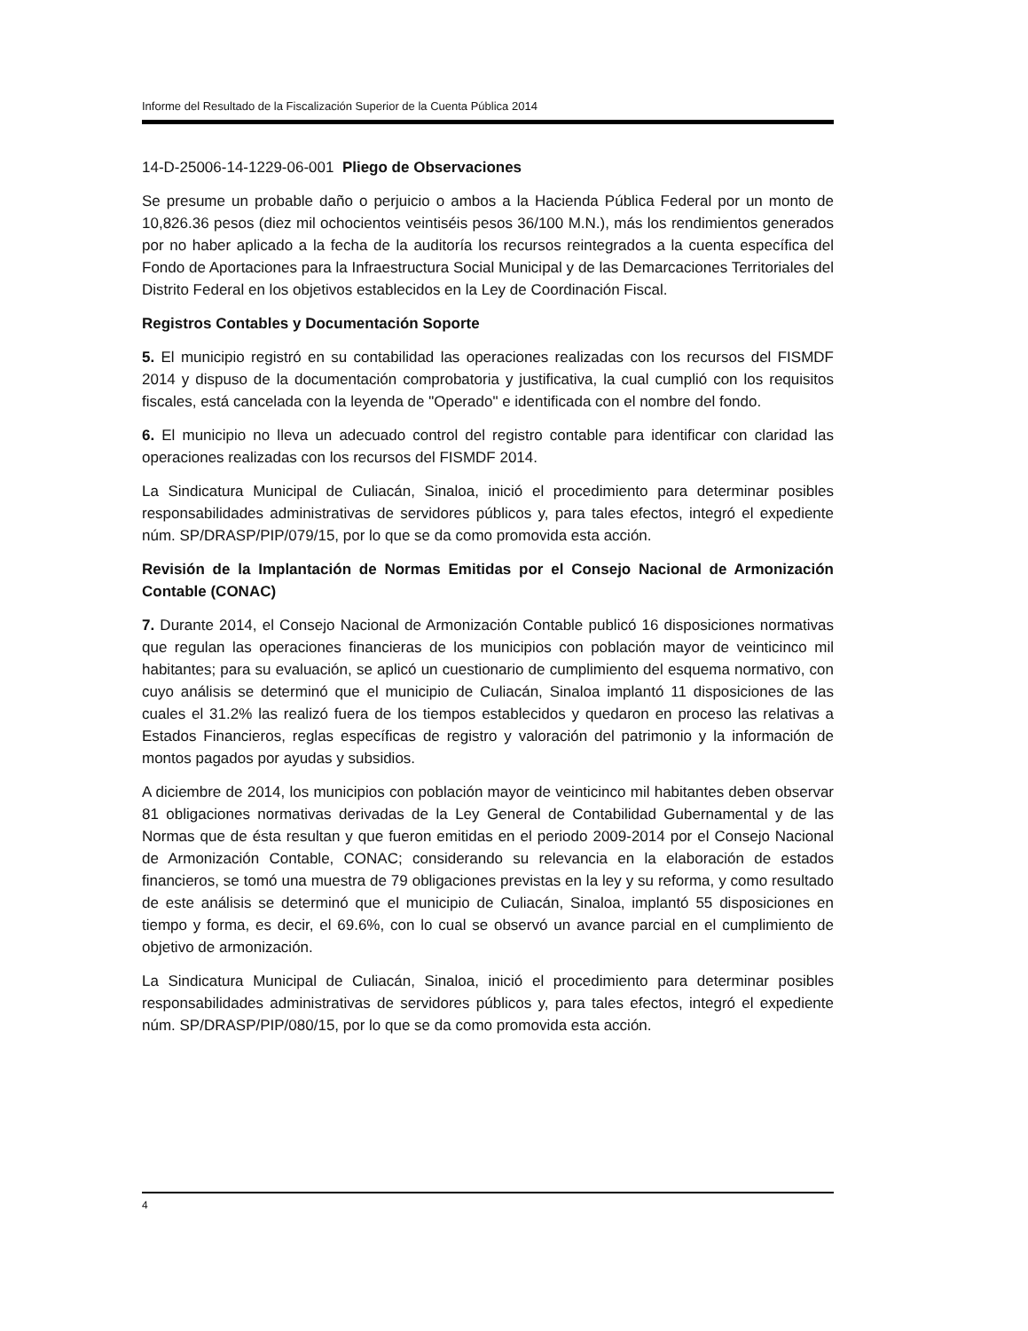Informe del Resultado de la Fiscalización Superior de la Cuenta Pública 2014
14-D-25006-14-1229-06-001 Pliego de Observaciones
Se presume un probable daño o perjuicio o ambos a la Hacienda Pública Federal por un monto de 10,826.36 pesos (diez mil ochocientos veintiséis pesos 36/100 M.N.), más los rendimientos generados por no haber aplicado a la fecha de la auditoría los recursos reintegrados a la cuenta específica del Fondo de Aportaciones para la Infraestructura Social Municipal y de las Demarcaciones Territoriales del Distrito Federal en los objetivos establecidos en la Ley de Coordinación Fiscal.
Registros Contables y Documentación Soporte
5. El municipio registró en su contabilidad las operaciones realizadas con los recursos del FISMDF 2014 y dispuso de la documentación comprobatoria y justificativa, la cual cumplió con los requisitos fiscales, está cancelada con la leyenda de "Operado" e identificada con el nombre del fondo.
6. El municipio no lleva un adecuado control del registro contable para identificar con claridad las operaciones realizadas con los recursos del FISMDF 2014.
La Sindicatura Municipal de Culiacán, Sinaloa, inició el procedimiento para determinar posibles responsabilidades administrativas de servidores públicos y, para tales efectos, integró el expediente núm. SP/DRASP/PIP/079/15, por lo que se da como promovida esta acción.
Revisión de la Implantación de Normas Emitidas por el Consejo Nacional de Armonización Contable (CONAC)
7. Durante 2014, el Consejo Nacional de Armonización Contable publicó 16 disposiciones normativas que regulan las operaciones financieras de los municipios con población mayor de veinticinco mil habitantes; para su evaluación, se aplicó un cuestionario de cumplimiento del esquema normativo, con cuyo análisis se determinó que el municipio de Culiacán, Sinaloa implantó 11 disposiciones de las cuales el 31.2% las realizó fuera de los tiempos establecidos y quedaron en proceso las relativas a Estados Financieros, reglas específicas de registro y valoración del patrimonio y la información de montos pagados por ayudas y subsidios.
A diciembre de 2014, los municipios con población mayor de veinticinco mil habitantes deben observar 81 obligaciones normativas derivadas de la Ley General de Contabilidad Gubernamental y de las Normas que de ésta resultan y que fueron emitidas en el periodo 2009-2014 por el Consejo Nacional de Armonización Contable, CONAC; considerando su relevancia en la elaboración de estados financieros, se tomó una muestra de 79 obligaciones previstas en la ley y su reforma, y como resultado de este análisis se determinó que el municipio de Culiacán, Sinaloa, implantó 55 disposiciones en tiempo y forma, es decir, el 69.6%, con lo cual se observó un avance parcial en el cumplimiento de objetivo de armonización.
La Sindicatura Municipal de Culiacán, Sinaloa, inició el procedimiento para determinar posibles responsabilidades administrativas de servidores públicos y, para tales efectos, integró el expediente núm. SP/DRASP/PIP/080/15, por lo que se da como promovida esta acción.
4